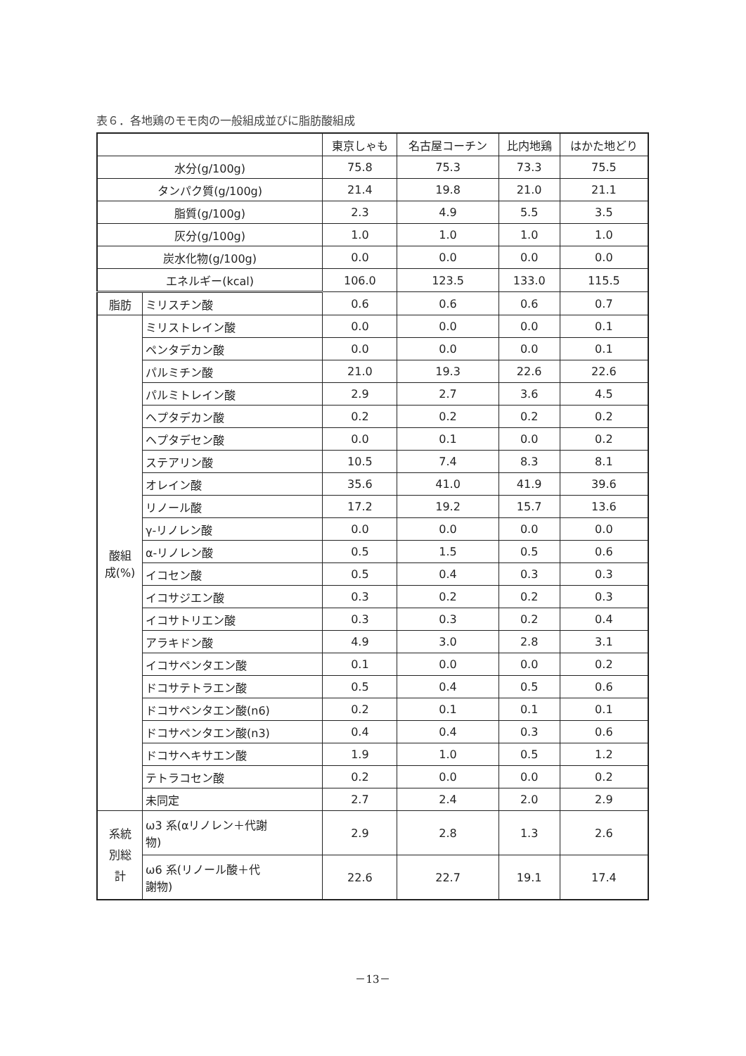表６．各地鶏のモモ肉の一般組成並びに脂肪酸組成
| | | 東京しゃも | 名古屋コーチン | 比内地鶏 | はかた地どり |
| --- | --- | --- | --- | --- | --- |
| 水分(g/100g) | | 75.8 | 75.3 | 73.3 | 75.5 |
| タンパク質(g/100g) | | 21.4 | 19.8 | 21.0 | 21.1 |
| 脂質(g/100g) | | 2.3 | 4.9 | 5.5 | 3.5 |
| 灰分(g/100g) | | 1.0 | 1.0 | 1.0 | 1.0 |
| 炭水化物(g/100g) | | 0.0 | 0.0 | 0.0 | 0.0 |
| エネルギー(kcal) | | 106.0 | 123.5 | 133.0 | 115.5 |
| 脂肪 | ミリスチン酸 | 0.6 | 0.6 | 0.6 | 0.7 |
| 酸組 成(%) | ミリストレイン酸 | 0.0 | 0.0 | 0.0 | 0.1 |
| | ペンタデカン酸 | 0.0 | 0.0 | 0.0 | 0.1 |
| | パルミチン酸 | 21.0 | 19.3 | 22.6 | 22.6 |
| | パルミトレイン酸 | 2.9 | 2.7 | 3.6 | 4.5 |
| | ヘプタデカン酸 | 0.2 | 0.2 | 0.2 | 0.2 |
| | ヘプタデセン酸 | 0.0 | 0.1 | 0.0 | 0.2 |
| | ステアリン酸 | 10.5 | 7.4 | 8.3 | 8.1 |
| | オレイン酸 | 35.6 | 41.0 | 41.9 | 39.6 |
| | リノール酸 | 17.2 | 19.2 | 15.7 | 13.6 |
| | γ-リノレン酸 | 0.0 | 0.0 | 0.0 | 0.0 |
| | α-リノレン酸 | 0.5 | 1.5 | 0.5 | 0.6 |
| | イコセン酸 | 0.5 | 0.4 | 0.3 | 0.3 |
| | イコサジエン酸 | 0.3 | 0.2 | 0.2 | 0.3 |
| | イコサトリエン酸 | 0.3 | 0.3 | 0.2 | 0.4 |
| | アラキドン酸 | 4.9 | 3.0 | 2.8 | 3.1 |
| | イコサペンタエン酸 | 0.1 | 0.0 | 0.0 | 0.2 |
| | ドコサテトラエン酸 | 0.5 | 0.4 | 0.5 | 0.6 |
| | ドコサペンタエン酸(n6) | 0.2 | 0.1 | 0.1 | 0.1 |
| | ドコサペンタエン酸(n3) | 0.4 | 0.4 | 0.3 | 0.6 |
| | ドコサヘキサエン酸 | 1.9 | 1.0 | 0.5 | 1.2 |
| | テトラコセン酸 | 0.2 | 0.0 | 0.0 | 0.2 |
| | 未同定 | 2.7 | 2.4 | 2.0 | 2.9 |
| 系統 別総 計 | ω3 系(αリノレン＋代謝 物) | 2.9 | 2.8 | 1.3 | 2.6 |
| | ω6 系(リノール酸＋代 謝物) | 22.6 | 22.7 | 19.1 | 17.4 |
－13－